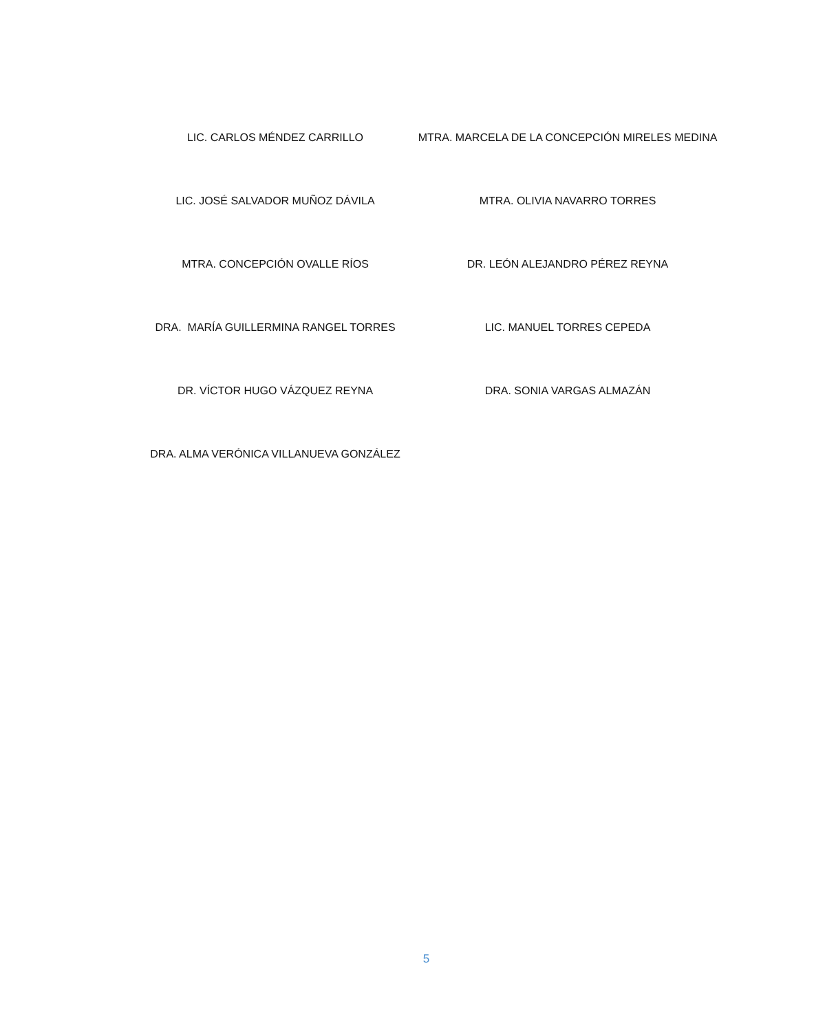LIC. CARLOS MÉNDEZ CARRILLO
MTRA. MARCELA DE LA CONCEPCIÓN MIRELES MEDINA
LIC. JOSÉ SALVADOR MUÑOZ DÁVILA
MTRA. OLIVIA NAVARRO TORRES
MTRA. CONCEPCIÓN OVALLE RÍOS
DR. LEÓN ALEJANDRO PÉREZ REYNA
DRA. MARÍA GUILLERMINA RANGEL TORRES
LIC. MANUEL TORRES CEPEDA
DR. VÍCTOR HUGO VÁZQUEZ REYNA
DRA. SONIA VARGAS ALMAZÁN
DRA. ALMA VERÓNICA VILLANUEVA GONZÁLEZ
5